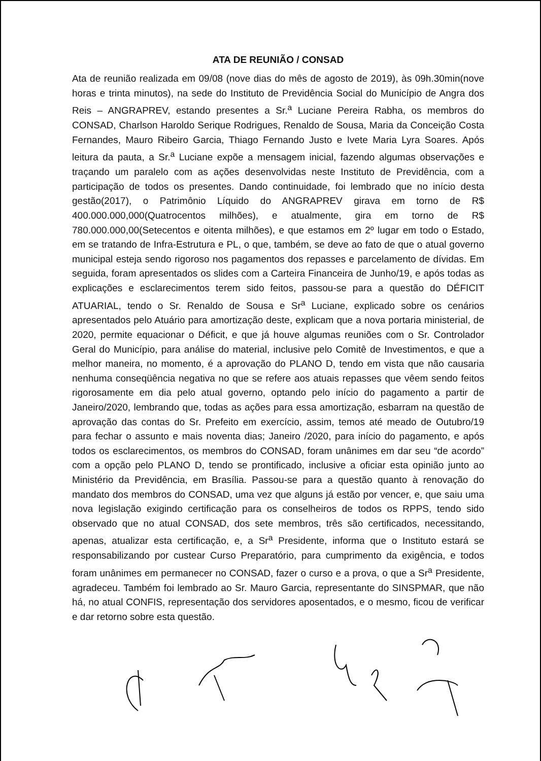ATA DE REUNIÃO / CONSAD
Ata de reunião realizada em 09/08 (nove dias do mês de agosto de 2019), às 09h.30min(nove horas e trinta minutos), na sede do Instituto de Previdência Social do Município de Angra dos Reis – ANGRAPREV, estando presentes a Sr.<sup>a</sup> Luciane Pereira Rabha, os membros do CONSAD, Charlson Haroldo Serique Rodrigues, Renaldo de Sousa, Maria da Conceição Costa Fernandes, Mauro Ribeiro Garcia, Thiago Fernando Justo e Ivete Maria Lyra Soares. Após leitura da pauta, a Sr.<sup>a</sup> Luciane expõe a mensagem inicial, fazendo algumas observações e traçando um paralelo com as ações desenvolvidas neste Instituto de Previdência, com a participação de todos os presentes. Dando continuidade, foi lembrado que no início desta gestão(2017), o Patrimônio Líquido do ANGRAPREV girava em torno de R$ 400.000.000,000(Quatrocentos milhões), e atualmente, gira em torno de R$ 780.000.000,00(Setecentos e oitenta milhões), e que estamos em 2º lugar em todo o Estado, em se tratando de Infra-Estrutura e PL, o que, também, se deve ao fato de que o atual governo municipal esteja sendo rigoroso nos pagamentos dos repasses e parcelamento de dívidas. Em seguida, foram apresentados os slides com a Carteira Financeira de Junho/19, e após todas as explicações e esclarecimentos terem sido feitos, passou-se para a questão do DÉFICIT ATUARIAL, tendo o Sr. Renaldo de Sousa e Sr<sup>a</sup> Luciane, explicado sobre os cenários apresentados pelo Atuário para amortização deste, explicam que a nova portaria ministerial, de 2020, permite equacionar o Déficit, e que já houve algumas reuniões com o Sr. Controlador Geral do Município, para análise do material, inclusive pelo Comitê de Investimentos, e que a melhor maneira, no momento, é a aprovação do PLANO D, tendo em vista que não causaria nenhuma conseqüência negativa no que se refere aos atuais repasses que vêem sendo feitos rigorosamente em dia pelo atual governo, optando pelo início do pagamento a partir de Janeiro/2020, lembrando que, todas as ações para essa amortização, esbarram na questão de aprovação das contas do Sr. Prefeito em exercício, assim, temos até meado de Outubro/19 para fechar o assunto e mais noventa dias; Janeiro /2020, para início do pagamento, e após todos os esclarecimentos, os membros do CONSAD, foram unânimes em dar seu “de acordo” com a opção pelo PLANO D, tendo se prontificado, inclusive a oficiar esta opinião junto ao Ministério da Previdência, em Brasília. Passou-se para a questão quanto à renovação do mandato dos membros do CONSAD, uma vez que alguns já estão por vencer, e, que saiu uma nova legislação exigindo certificação para os conselheiros de todos os RPPS, tendo sido observado que no atual CONSAD, dos sete membros, três são certificados, necessitando, apenas, atualizar esta certificação, e, a Sr<sup>a</sup> Presidente, informa que o Instituto estará se responsabilizando por custear Curso Preparatório, para cumprimento da exigência, e todos foram unânimes em permanecer no CONSAD, fazer o curso e a prova, o que a Sr<sup>a</sup> Presidente, agradeceu. Também foi lembrado ao Sr. Mauro Garcia, representante do SINSPMAR, que não há, no atual CONFIS, representação dos servidores aposentados, e o mesmo, ficou de verificar e dar retorno sobre esta questão.